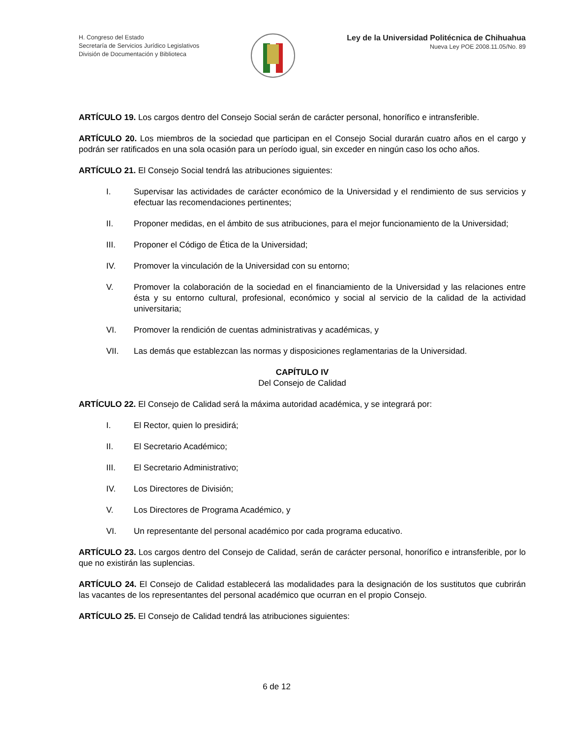H. Congreso del Estado
Secretaría de Servicios Jurídico Legislativos
División de Documentación y Biblioteca
Ley de la Universidad Politécnica de Chihuahua
Nueva Ley POE 2008.11.05/No. 89
ARTÍCULO 19. Los cargos dentro del Consejo Social serán de carácter personal, honorífico e intransferible.
ARTÍCULO 20. Los miembros de la sociedad que participan en el Consejo Social durarán cuatro años en el cargo y podrán ser ratificados en una sola ocasión para un período igual, sin exceder en ningún caso los ocho años.
ARTÍCULO 21. El Consejo Social tendrá las atribuciones siguientes:
I. Supervisar las actividades de carácter económico de la Universidad y el rendimiento de sus servicios y efectuar las recomendaciones pertinentes;
II. Proponer medidas, en el ámbito de sus atribuciones, para el mejor funcionamiento de la Universidad;
III. Proponer el Código de Ética de la Universidad;
IV. Promover la vinculación de la Universidad con su entorno;
V. Promover la colaboración de la sociedad en el financiamiento de la Universidad y las relaciones entre ésta y su entorno cultural, profesional, económico y social al servicio de la calidad de la actividad universitaria;
VI. Promover la rendición de cuentas administrativas y académicas, y
VII. Las demás que establezcan las normas y disposiciones reglamentarias de la Universidad.
CAPÍTULO IV
Del Consejo de Calidad
ARTÍCULO 22. El Consejo de Calidad será la máxima autoridad académica, y se integrará por:
I. El Rector, quien lo presidirá;
II. El Secretario Académico;
III. El Secretario Administrativo;
IV. Los Directores de División;
V. Los Directores de Programa Académico, y
VI. Un representante del personal académico por cada programa educativo.
ARTÍCULO 23. Los cargos dentro del Consejo de Calidad, serán de carácter personal, honorífico e intransferible, por lo que no existirán las suplencias.
ARTÍCULO 24. El Consejo de Calidad establecerá las modalidades para la designación de los sustitutos que cubrirán las vacantes de los representantes del personal académico que ocurran en el propio Consejo.
ARTÍCULO 25. El Consejo de Calidad tendrá las atribuciones siguientes:
6 de 12